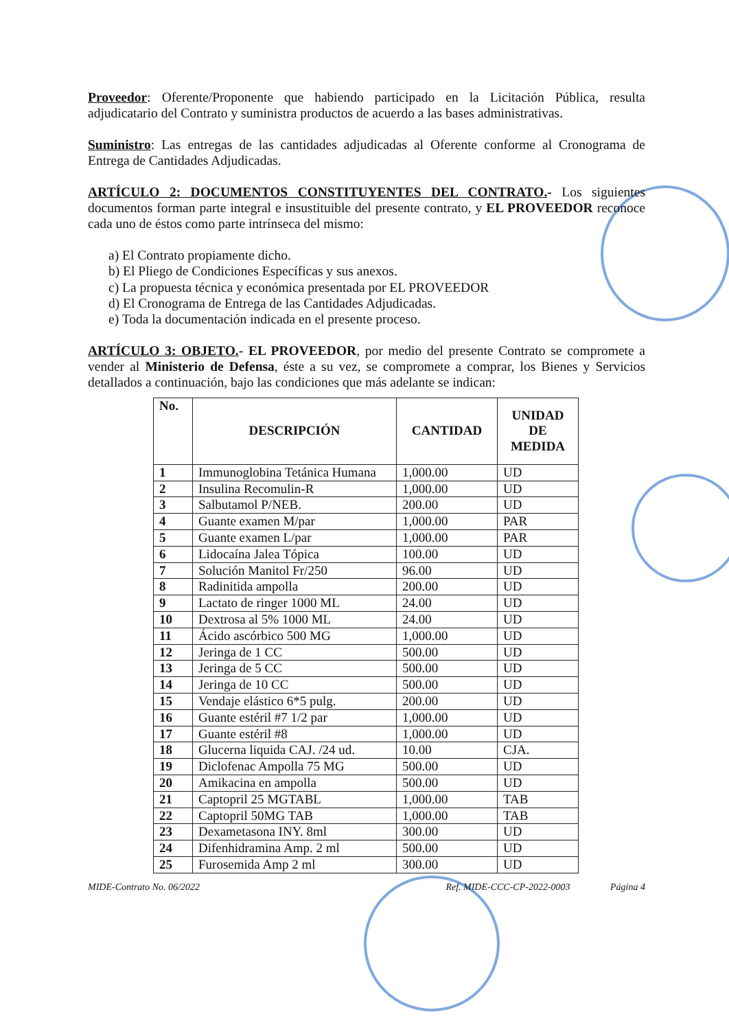Proveedor: Oferente/Proponente que habiendo participado en la Licitación Pública, resulta adjudicatario del Contrato y suministra productos de acuerdo a las bases administrativas.
Suministro: Las entregas de las cantidades adjudicadas al Oferente conforme al Cronograma de Entrega de Cantidades Adjudicadas.
ARTÍCULO 2: DOCUMENTOS CONSTITUYENTES DEL CONTRATO.- Los siguientes documentos forman parte integral e insustituible del presente contrato, y EL PROVEEDOR reconoce cada uno de éstos como parte intrínseca del mismo:
a) El Contrato propiamente dicho.
b) El Pliego de Condiciones Específicas y sus anexos.
c) La propuesta técnica y económica presentada por EL PROVEEDOR
d) El Cronograma de Entrega de las Cantidades Adjudicadas.
e) Toda la documentación indicada en el presente proceso.
ARTÍCULO 3: OBJETO.- EL PROVEEDOR, por medio del presente Contrato se compromete a vender al Ministerio de Defensa, éste a su vez, se compromete a comprar, los Bienes y Servicios detallados a continuación, bajo las condiciones que más adelante se indican:
| No. | DESCRIPCIÓN | CANTIDAD | UNIDAD DE MEDIDA |
| --- | --- | --- | --- |
| 1 | Immunoglobina Tetánica Humana | 1,000.00 | UD |
| 2 | Insulina Recomulin-R | 1,000.00 | UD |
| 3 | Salbutamol P/NEB. | 200.00 | UD |
| 4 | Guante examen M/par | 1,000.00 | PAR |
| 5 | Guante examen L/par | 1,000.00 | PAR |
| 6 | Lidocaína Jalea Tópica | 100.00 | UD |
| 7 | Solución Manitol Fr/250 | 96.00 | UD |
| 8 | Radinitida ampolla | 200.00 | UD |
| 9 | Lactato de ringer 1000 ML | 24.00 | UD |
| 10 | Dextrosa al 5% 1000 ML | 24.00 | UD |
| 11 | Ácido ascórbico 500 MG | 1,000.00 | UD |
| 12 | Jeringa de 1 CC | 500.00 | UD |
| 13 | Jeringa de 5 CC | 500.00 | UD |
| 14 | Jeringa de 10 CC | 500.00 | UD |
| 15 | Vendaje elástico 6*5 pulg. | 200.00 | UD |
| 16 | Guante estéril #7 1/2 par | 1,000.00 | UD |
| 17 | Guante estéril #8 | 1,000.00 | UD |
| 18 | Glucerna liquida CAJ. /24 ud. | 10.00 | CJA. |
| 19 | Diclofenac Ampolla 75 MG | 500.00 | UD |
| 20 | Amikacina en ampolla | 500.00 | UD |
| 21 | Captopril 25 MGTABL | 1,000.00 | TAB |
| 22 | Captopril 50MG TAB | 1,000.00 | TAB |
| 23 | Dexametasona INY. 8ml | 300.00 | UD |
| 24 | Difenhidramina Amp. 2 ml | 500.00 | UD |
| 25 | Furosemida Amp 2 ml | 300.00 | UD |
MIDE-Contrato No. 06/2022 Ref. MIDE-CCC-CP-2022-0003 Página 4